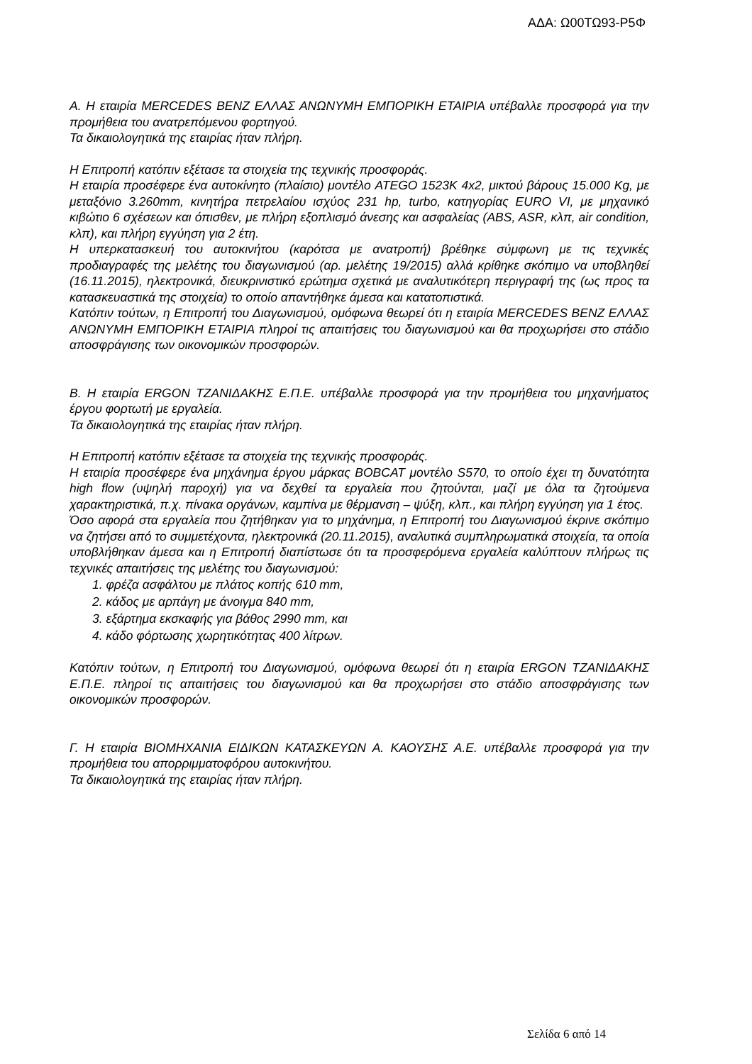ΑΔΑ: Ω00ΤΩ93-Ρ5Φ
Α. Η εταιρία MERCEDES BENZ ΕΛΛΑΣ ΑΝΩΝΥΜΗ ΕΜΠΟΡΙΚΗ ΕΤΑΙΡΙΑ υπέβαλλε προσφορά για την προμήθεια του ανατρεπόμενου φορτηγού.
Τα δικαιολογητικά της εταιρίας ήταν πλήρη.
Η Επιτροπή κατόπιν εξέτασε τα στοιχεία της τεχνικής προσφοράς.
Η εταιρία προσέφερε ένα αυτοκίνητο (πλαίσιο) μοντέλο ATEGO 1523K 4x2, μικτού βάρους 15.000 Kg, με μεταξόνιο 3.260mm, κινητήρα πετρελαίου ισχύος 231 hp, turbo, κατηγορίας EURO VI, με μηχανικό κιβώτιο 6 σχέσεων και όπισθεν, με πλήρη εξοπλισμό άνεσης και ασφαλείας (ABS, ASR, κλπ, air condition, κλπ), και πλήρη εγγύηση για 2 έτη.
Η υπερκατασκευή του αυτοκινήτου (καρότσα με ανατροπή) βρέθηκε σύμφωνη με τις τεχνικές προδιαγραφές της μελέτης του διαγωνισμού (αρ. μελέτης 19/2015) αλλά κρίθηκε σκόπιμο να υποβληθεί (16.11.2015), ηλεκτρονικά, διευκρινιστικό ερώτημα σχετικά με αναλυτικότερη περιγραφή της (ως προς τα κατασκευαστικά της στοιχεία) το οποίο απαντήθηκε άμεσα και κατατοπιστικά.
Κατόπιν τούτων, η Επιτροπή του Διαγωνισμού, ομόφωνα θεωρεί ότι η εταιρία MERCEDES BENZ ΕΛΛΑΣ ΑΝΩΝΥΜΗ ΕΜΠΟΡΙΚΗ ΕΤΑΙΡΙΑ πληροί τις απαιτήσεις του διαγωνισμού και θα προχωρήσει στο στάδιο αποσφράγισης των οικονομικών προσφορών.
Β. Η εταιρία ERGON ΤΖΑΝΙΔΑΚΗΣ Ε.Π.Ε. υπέβαλλε προσφορά για την προμήθεια του μηχανήματος έργου φορτωτή με εργαλεία.
Τα δικαιολογητικά της εταιρίας ήταν πλήρη.
Η Επιτροπή κατόπιν εξέτασε τα στοιχεία της τεχνικής προσφοράς.
Η εταιρία προσέφερε ένα μηχάνημα έργου μάρκας BOBCAT μοντέλο S570, το οποίο έχει τη δυνατότητα high flow (υψηλή παροχή) για να δεχθεί τα εργαλεία που ζητούνται, μαζί με όλα τα ζητούμενα χαρακτηριστικά, π.χ. πίνακα οργάνων, καμπίνα με θέρμανση – ψύξη, κλπ., και πλήρη εγγύηση για 1 έτος.
Όσο αφορά στα εργαλεία που ζητήθηκαν για το μηχάνημα, η Επιτροπή του Διαγωνισμού έκρινε σκόπιμο να ζητήσει από το συμμετέχοντα, ηλεκτρονικά (20.11.2015), αναλυτικά συμπληρωματικά στοιχεία, τα οποία υποβλήθηκαν άμεσα και η Επιτροπή διαπίστωσε ότι τα προσφερόμενα εργαλεία καλύπτουν πλήρως τις τεχνικές απαιτήσεις της μελέτης του διαγωνισμού:
1. φρέζα ασφάλτου με πλάτος κοπής 610 mm,
2. κάδος με αρπάγη με άνοιγμα 840 mm,
3. εξάρτημα εκσκαφής για βάθος 2990 mm, και
4. κάδο φόρτωσης χωρητικότητας 400 λίτρων.
Κατόπιν τούτων, η Επιτροπή του Διαγωνισμού, ομόφωνα θεωρεί ότι η εταιρία ERGON ΤΖΑΝΙΔΑΚΗΣ Ε.Π.Ε. πληροί τις απαιτήσεις του διαγωνισμού και θα προχωρήσει στο στάδιο αποσφράγισης των οικονομικών προσφορών.
Γ. Η εταιρία ΒΙΟΜΗΧΑΝΙΑ ΕΙΔΙΚΩΝ ΚΑΤΑΣΚΕΥΩΝ Α. ΚΑΟΥΣΗΣ Α.Ε. υπέβαλλε προσφορά για την προμήθεια του απορριμματοφόρου αυτοκινήτου.
Τα δικαιολογητικά της εταιρίας ήταν πλήρη.
Σελίδα 6 από 14